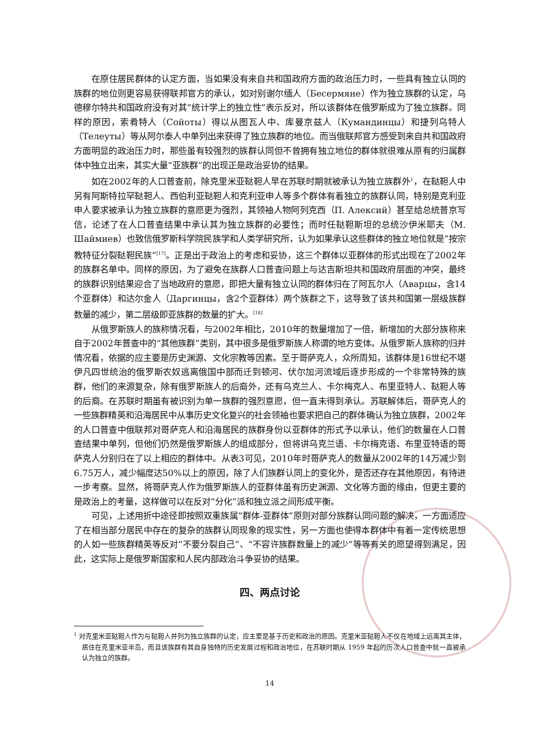在原住居民群体的认定方面，当如果没有来自共和国政府方面的政治压力时，一些具有独立认同的族群的地位则更容易获得联邦官方的承认，如对别谢尔缅人（Бесермяне）作为独立族群的认定，乌德穆尔特共和国政府没有对其“统计学上的独立性”表示反对，所以该群体在俄罗斯成为了独立族群。同样的原因，索肴特人（Сойоты）得以从图瓦人中、库曼京兹人（Кумандинцы）和捷列乌特人（Телеуты）等从阿尔泰人中单列出来获得了独立族群的地位。而当俄联邦官方感受到来自共和国政府方面明显的政治压力时，那些虽有较强烈的族群认同但不曾拥有独立地位的群体就很难从原有的归属群体中独立出来，其实大量“亚族群”的出现正是政治妥协的结果。
如在2002年的人口普查前，除克里米亚鞑靼人早在苏联时期就被承认为独立族群外<sup>1</sup>，在鞑靼人中另有阿斯特拉罕鞑靼人、西伯利亚鞑靼人和克利亚申人等多个群体有着独立的族群认同，特别是克利亚申人要求被承认为独立族群的意愿更为强烈，其领袖人物阿列克西（П. Алексий）甚至给总统普京写信，论述了在人口普查结果中承认其为独立族群的必要性；而时任鞑靼斯坦的总统沙伊米耶夫（М. Шаймиев）也致信俄罗斯科学院民族学和人类学研究所，认为如果承认这些群体的独立地位就是“按宗教特征分裂鞑靼民族”<sup>[17]</sup>。正是出于政治上的考虑和妥协，这三个群体以亚群体的形式出现在了2002年的族群名单中。同样的原因，为了避免在族群人口普查问题上与达吉斯坦共和国政府层面的冲突，最终的族群识别结果迎合了当地政府的意愿，即把大量有独立认同的群体归在了阿瓦尔人（Аварцы，含14个亚群体）和达尔金人（Даргинцы，含2个亚群体）两个族群之下，这导致了该共和国第一层级族群数量的减少，第二层级即亚族群的数量的扩大。<sup>[18]</sup>
从俄罗斯族人的族称情况看，与2002年相比，2010年的数量增加了一倍，新增加的大部分族称来自于2002年普查中的“其他族群”类别，其中很多是俄罗斯族人称谓的地方变体。从俄罗斯人族称的归并情况看，依据的应主要是历史渊源、文化宗教等因素。至于哥萨克人，众所周知，该群体是16世纪不堪伊凡四世统治的俄罗斯农奴逃离俄国中部而迁到顿河、伏尔加河流域后逐步形成的一个非常特殊的族群，他们的来源复杂，除有俄罗斯族人的后裔外，还有乌克兰人、卡尔梅克人、布里亚特人、鞑靼人等的后裔。在苏联时期虽有被识别为单一族群的强烈意愿，但一直未得到承认。苏联解体后，哥萨克人的一些族群精英和沿海居民中从事历史文化复兴的社会领袖也要求把自己的群体确认为独立族群，2002年的人口普查中俄联邦对哥萨克人和沿海居民的族群身份以亚群体的形式予以承认，他们的数量在人口普查结果中单列，但他们仍然是俄罗斯族人的组成部分，但将讲乌克兰语、卡尔梅克语、布里亚特语的哥萨克人分别归在了以上相应的群体中。从表3可见，2010年时哥萨克人的数量从2002年的14万减少到6.75万人，减少幅度达50%以上的原因，除了人们族群认同上的变化外，是否还存在其他原因，有待进一步考察。显然，将哥萨克人作为俄罗斯族人的亚群体虽有历史渊源、文化等方面的缘由，但更主要的是政治上的考量，这样做可以在反对“分化”派和独立派之间形成平衡。
可见，上述用折中途径即按照双重族属“群体-亚群体”原则对部分族群认同问题的解决，一方面适应了在相当部分居民中存在的复杂的族群认同现象的现实性，另一方面也使得本群体中有着一定传统思想的人如一些族群精英等反对“不要分裂自己”、“不容许族群数量上的减少”等等有关的愿望得到满足，因此，这实际上是俄罗斯国家和人民内部政治斗争妥协的结果。
四、两点讨论
<sup>1</sup> 对克里米亚鞑靼人作为与鞑靼人并列为独立族群的认定，应主要是基于历史和政治的原因。克里米亚鞑靼人不仅在地域上远离其主体，居住在克里米亚半岛，而且该族群有其自身独特的历史发展过程和政治地位，在苏联时期从 1959 年起的历次人口普查中就一直被承认为独立的族群。
14